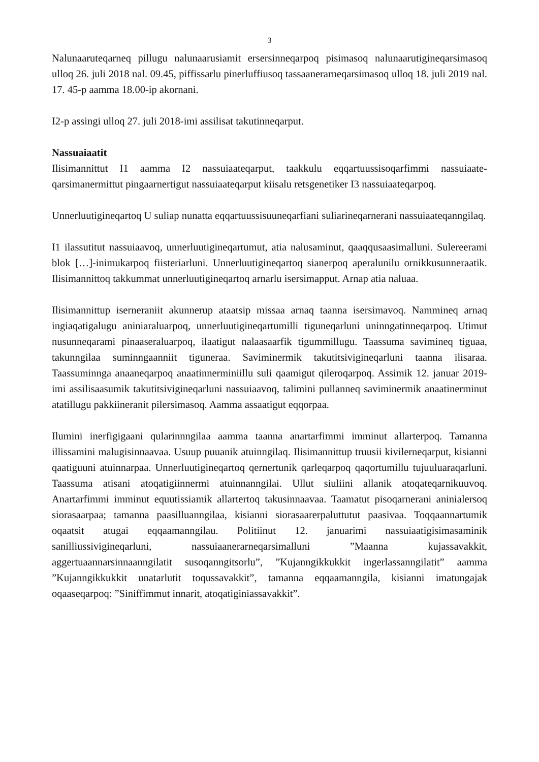3
Nalunaaruteqarneq pillugu nalunaarusiamit ersersinneqarpoq pisimasoq nalunaarutigi­neqarsimasoq ulloq 26. juli 2018 nal. 09.45, piffissarlu pinerluffiusoq tassaanerarneqarsi­masoq ulloq 18. juli 2019 nal. 17. 45-p aamma 18.00-ip akornani.
I2-p assingi ulloq 27. juli 2018-imi assilisat takutinneqarput.
Nassuaiaatit
Ilisimannittut I1 aamma I2 nassuiaateqarput, taakkulu eqqartuussisoqarfimmi nassuiaate­qarsimanermittut pingaarnertigut nassuiaateqarput kiisalu retsgenetiker I3 nassuiaateqarpoq.
Unnerluutigineqartoq U suliap nunatta eqqartuussisuuneqarfiani suliarineqarnerani nassui­aateqanngilaq.
I1 ilassutitut nassuiaavoq, unnerluutigineqartumut, atia nalusaminut, qaaqqusaasimalluni. Sulereerami blok […]-inimukarpoq fiisteriarluni. Unnerluutigineqartoq sianerpoq aperalunilu ornikkusunneraatik. Ilisimannittoq takkummat unnerluutigineqartoq arnarlu isersimapput. Arnap atia naluaa.
Ilisimannittup iserneraniit akunnerup ataatsip missaa arnaq taanna isersimavoq. Nammineq arnaq ingiaqatigalugu aniniaraluarpoq, unnerluutigineqartumilli tiguneqarluni uninngatinne­qarpoq. Utimut nusunneqarami pinaaseraluarpoq, ilaatigut nalaasaarfik tigummillugu. Taas­suma savimineq tiguaa, takunngilaa suminngaanniit tiguneraa. Saviminermik takutitsivigi­neqarluni taanna ilisaraa. Taassuminnga anaaneqarpoq anaatinnerminiillu suli qaamigut qi­leroqarpoq. Assimik 12. januar 2019-imi assilisaasumik takutitsivigineqarluni nassuiaavoq, talimini pullanneq saviminermik anaatinerminut atatillugu pakkiineranit pilersimasoq. Aamma assaatigut eqqorpaa.
Ilumini inerfigigaani qularinnngilaa aamma taanna anartarfimmi imminut allarterpoq. Ta­manna illissamini malugisinnaavaa. Usuup puuanik atuinngilaq. Ilisimannittup truusii ki­vilerneqarput, kisianni qaatiguuni atuinnarpaa. Unnerluutigineqartoq qernertunik qarleqarpoq qaqortumillu tujuuluaraqarluni. Taassuma atisani atoqatigiinnermi atuinnanngilai. Ullut siuli­ini allanik atoqateqarnikuuvoq. Anartarfimmi imminut equutissiamik allartertoq takusin­naavaa. Taamatut pisoqarnerani aninialersoq siorasaarpaa; tamanna paasilluanngilaa, kisianni siorasaarerpaluttutut paasivaa. Toqqaannartumik oqaatsit atugai eqqaamanngilau. Politiinut 12. januarimi nassuiaatigisimasaminik sanilliussivigineqarluni, nassuiaanerarneqarsimalluni ”Maanna kujassavakkit, aggertuaannarsinnaanngilatit susoqanngitsorlu”, ”Kujanngikkukkit ingerlassanngilatit” aamma ”Kujanngikkukkit unatarlutit toqussavakkit”, tamanna eqqaamanngila, kisianni imatungajak oqaaseqarpoq: ”Siniffimmut innarit, atoqatiginiassa­vakkit”.